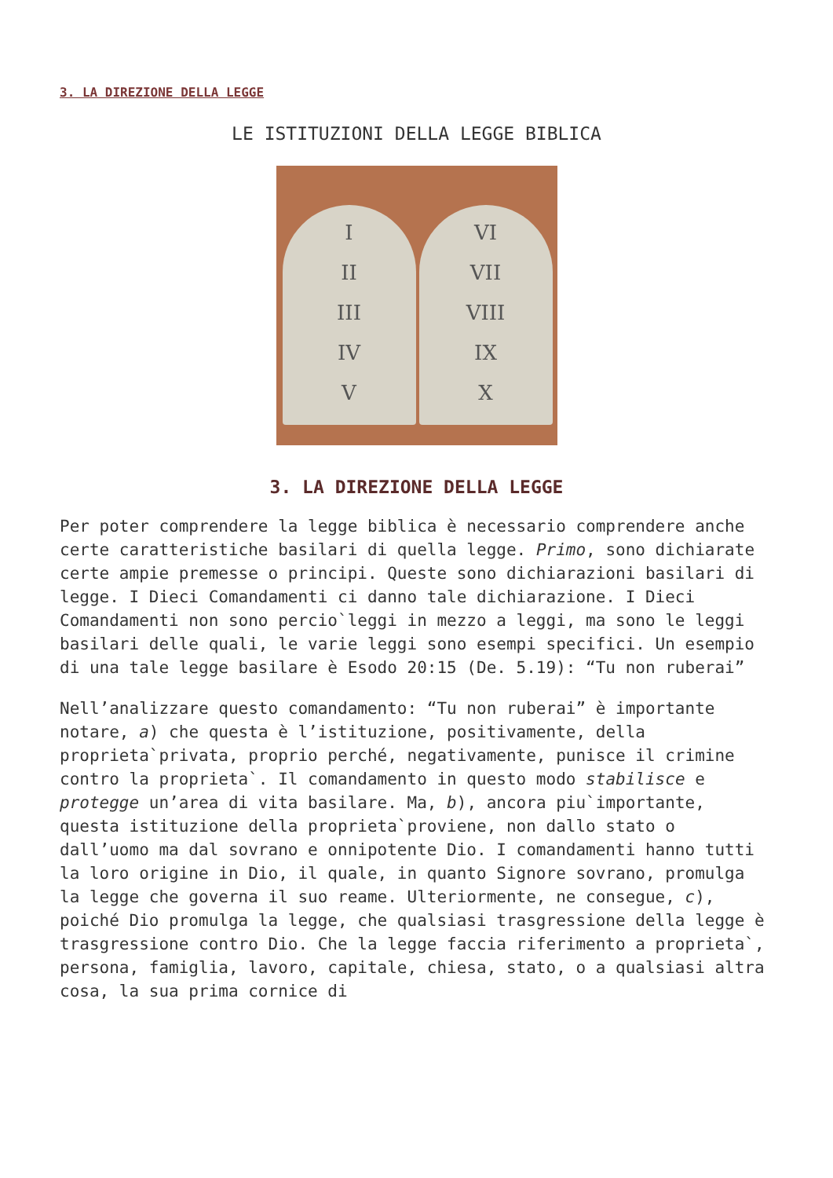3. LA DIREZIONE DELLA LEGGE
LE ISTITUZIONI DELLA LEGGE BIBLICA
I
II
III
IV
V
VI
VII
VIII
IX
X
3. LA DIREZIONE DELLA LEGGE
Per poter comprendere la legge biblica è necessario comprendere anche certe caratteristiche basilari di quella legge. Primo, sono dichiarate certe ampie premesse o principi. Queste sono dichiarazioni basilari di legge. I Dieci Comandamenti ci danno tale dichiarazione. I Dieci Comandamenti non sono percio`leggi in mezzo a leggi, ma sono le leggi basilari delle quali, le varie leggi sono esempi specifici. Un esempio di una tale legge basilare è Esodo 20:15 (De. 5.19): “Tu non ruberai”
Nell’analizzare questo comandamento: “Tu non ruberai” è importante notare, a) che questa è l’istituzione, positivamente, della proprieta`privata, proprio perché, negativamente, punisce il crimine contro la proprieta`. Il comandamento in questo modo stabilisce e protegge un’area di vita basilare. Ma, b), ancora piu`importante, questa istituzione della proprieta`proviene, non dallo stato o dall’uomo ma dal sovrano e onnipotente Dio. I comandamenti hanno tutti la loro origine in Dio, il quale, in quanto Signore sovrano, promulga la legge che governa il suo reame. Ulteriormente, ne consegue, c), poiché Dio promulga la legge, che qualsiasi trasgressione della legge è trasgressione contro Dio. Che la legge faccia riferimento a proprieta`, persona, famiglia, lavoro, capitale, chiesa, stato, o a qualsiasi altra cosa, la sua prima cornice di